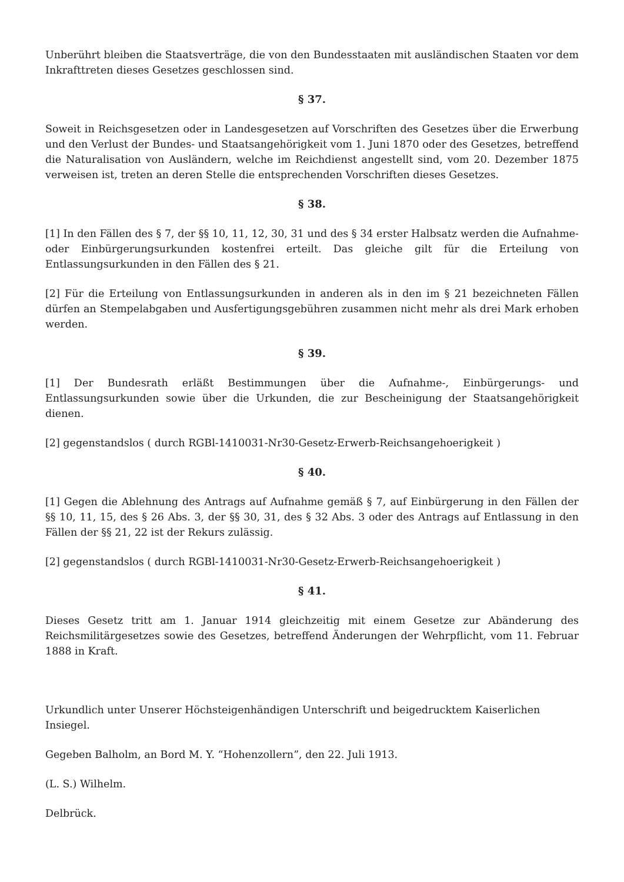Unberührt bleiben die Staatsverträge, die von den Bundesstaaten mit ausländischen Staaten vor dem Inkrafttreten dieses Gesetzes geschlossen sind.
§ 37.
Soweit in Reichsgesetzen oder in Landesgesetzen auf Vorschriften des Gesetzes über die Erwerbung und den Verlust der Bundes- und Staatsangehörigkeit vom 1. Juni 1870 oder des Gesetzes, betreffend die Naturalisation von Ausländern, welche im Reichdienst angestellt sind, vom 20. Dezember 1875 verweisen ist, treten an deren Stelle die entsprechenden Vorschriften dieses Gesetzes.
§ 38.
[1] In den Fällen des § 7, der §§ 10, 11, 12, 30, 31 und des § 34 erster Halbsatz werden die Aufnahme- oder Einbürgerungsurkunden kostenfrei erteilt. Das gleiche gilt für die Erteilung von Entlassungsurkunden in den Fällen des § 21.
[2] Für die Erteilung von Entlassungsurkunden in anderen als in den im § 21 bezeichneten Fällen dürfen an Stempelabgaben und Ausfertigungsgebühren zusammen nicht mehr als drei Mark erhoben werden.
§ 39.
[1] Der Bundesrath erläßt Bestimmungen über die Aufnahme-, Einbürgerungs- und Entlassungsurkunden sowie über die Urkunden, die zur Bescheinigung der Staatsangehörigkeit dienen.
[2] gegenstandslos ( durch RGBl-1410031-Nr30-Gesetz-Erwerb-Reichsangehoerigkeit )
§ 40.
[1] Gegen die Ablehnung des Antrags auf Aufnahme gemäß § 7, auf Einbürgerung in den Fällen der §§ 10, 11, 15, des § 26 Abs. 3, der §§ 30, 31, des § 32 Abs. 3 oder des Antrags auf Entlassung in den Fällen der §§ 21, 22 ist der Rekurs zulässig.
[2] gegenstandslos ( durch RGBl-1410031-Nr30-Gesetz-Erwerb-Reichsangehoerigkeit )
§ 41.
Dieses Gesetz tritt am 1. Januar 1914 gleichzeitig mit einem Gesetze zur Abänderung des Reichsmilitärgesetzes sowie des Gesetzes, betreffend Änderungen der Wehrpflicht, vom 11. Februar 1888 in Kraft.
Urkundlich unter Unserer Höchsteigenhändigen Unterschrift und beigedrucktem Kaiserlichen Insiegel.
Gegeben Balholm, an Bord M. Y. “Hohenzollern”, den 22. Juli 1913.
(L. S.) Wilhelm.
Delbrück.